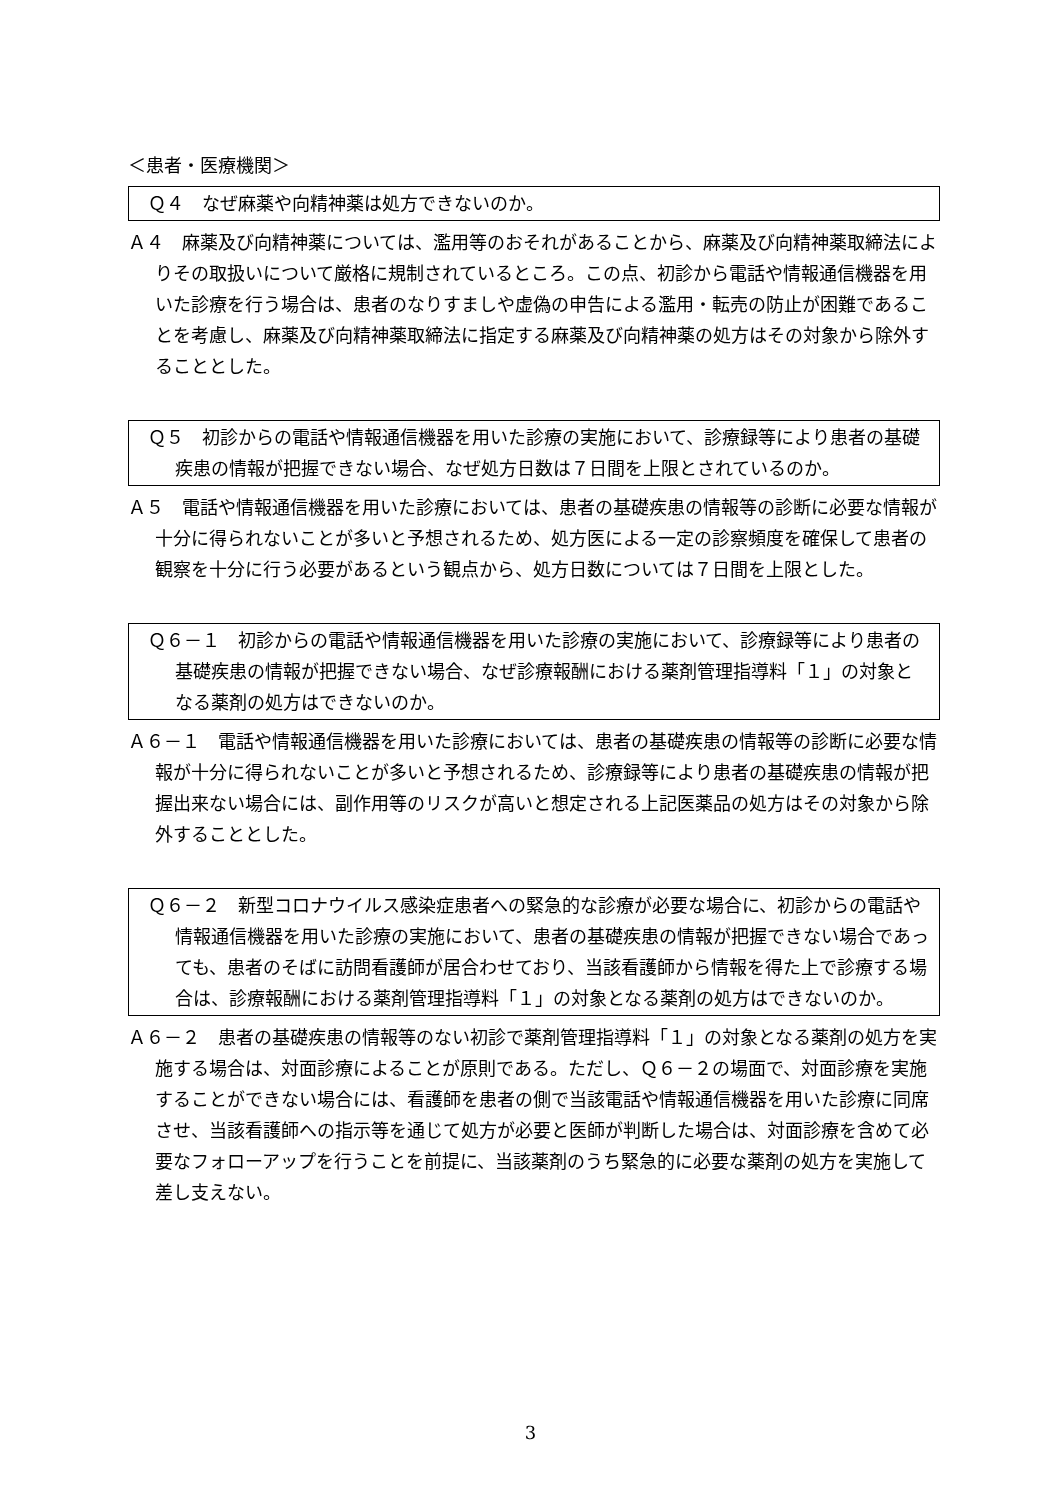＜患者・医療機関＞
Ｑ４　なぜ麻薬や向精神薬は処方できないのか。
Ａ４　麻薬及び向精神薬については、濫用等のおそれがあることから、麻薬及び向精神薬取締法によりその取扱いについて厳格に規制されているところ。この点、初診から電話や情報通信機器を用いた診療を行う場合は、患者のなりすましや虚偽の申告による濫用・転売の防止が困難であることを考慮し、麻薬及び向精神薬取締法に指定する麻薬及び向精神薬の処方はその対象から除外することとした。
Ｑ５　初診からの電話や情報通信機器を用いた診療の実施において、診療録等により患者の基礎疾患の情報が把握できない場合、なぜ処方日数は７日間を上限とされているのか。
Ａ５　電話や情報通信機器を用いた診療においては、患者の基礎疾患の情報等の診断に必要な情報が十分に得られないことが多いと予想されるため、処方医による一定の診察頻度を確保して患者の観察を十分に行う必要があるという観点から、処方日数については７日間を上限とした。
Ｑ６－１　初診からの電話や情報通信機器を用いた診療の実施において、診療録等により患者の基礎疾患の情報が把握できない場合、なぜ診療報酬における薬剤管理指導料「１」の対象となる薬剤の処方はできないのか。
Ａ６－１　電話や情報通信機器を用いた診療においては、患者の基礎疾患の情報等の診断に必要な情報が十分に得られないことが多いと予想されるため、診療録等により患者の基礎疾患の情報が把握出来ない場合には、副作用等のリスクが高いと想定される上記医薬品の処方はその対象から除外することとした。
Ｑ６－２　新型コロナウイルス感染症患者への緊急的な診療が必要な場合に、初診からの電話や情報通信機器を用いた診療の実施において、患者の基礎疾患の情報が把握できない場合であっても、患者のそばに訪問看護師が居合わせており、当該看護師から情報を得た上で診療する場合は、診療報酬における薬剤管理指導料「１」の対象となる薬剤の処方はできないのか。
Ａ６－２　患者の基礎疾患の情報等のない初診で薬剤管理指導料「１」の対象となる薬剤の処方を実施する場合は、対面診療によることが原則である。ただし、Ｑ６－２の場面で、対面診療を実施することができない場合には、看護師を患者の側で当該電話や情報通信機器を用いた診療に同席させ、当該看護師への指示等を通じて処方が必要と医師が判断した場合は、対面診療を含めて必要なフォローアップを行うことを前提に、当該薬剤のうち緊急的に必要な薬剤の処方を実施して差し支えない。
3